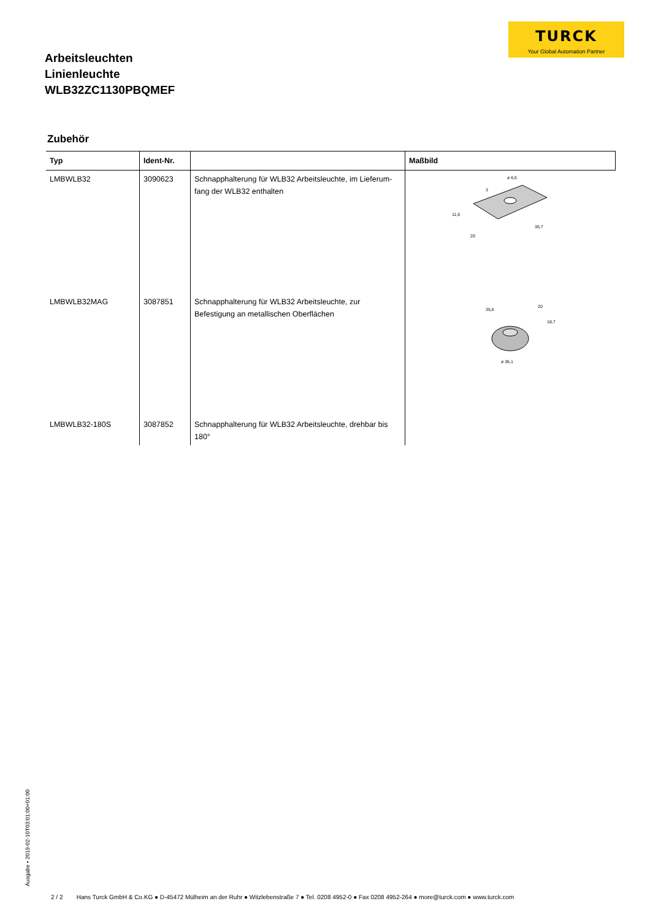TURCK
Your Global Automation Partner
Arbeitsleuchten
Linienleuchte
WLB32ZC1130PBQMEF
Zubehör
| Typ | Ident-Nr. | | Maßbild |
| --- | --- | --- | --- |
| LMBWLB32 | 3090623 | Schnapphalterung für WLB32 Arbeitsleuchte, im Lieferum-fang der WLB32 enthalten | ø 6,5 11,6 20 35,7 3 |
| LMBWLB32MAG | 3087851 | Schnapphalterung für WLB32 Arbeitsleuchte, zur Befestigung an metallischen Oberflächen | 35,6 20 18,7 ø 36,1 |
| LMBWLB32-180S | 3087852 | Schnapphalterung für WLB32 Arbeitsleuchte, drehbar bis 180° | |
Ausgabe • 2019-02-10T03:01:00+01:00
2 / 2 Hans Turck GmbH & Co.KG ● D-45472 Mülheim an der Ruhr ● Witzlebenstraße 7 ● Tel. 0208 4952-0 ● Fax 0208 4952-264 ● more@turck.com ● www.turck.com